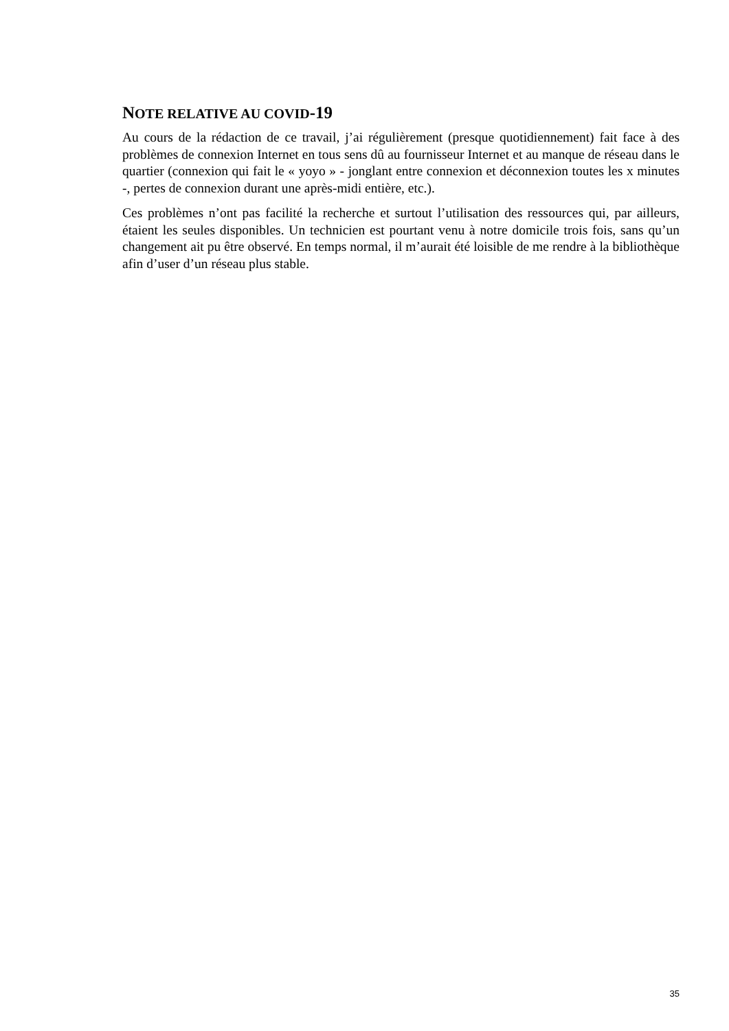NOTE RELATIVE AU COVID-19
Au cours de la rédaction de ce travail, j’ai régulièrement (presque quotidiennement) fait face à des problèmes de connexion Internet en tous sens dû au fournisseur Internet et au manque de réseau dans le quartier (connexion qui fait le « yoyo » - jonglant entre connexion et déconnexion toutes les x minutes -, pertes de connexion durant une après-midi entière, etc.).
Ces problèmes n’ont pas facilité la recherche et surtout l’utilisation des ressources qui, par ailleurs, étaient les seules disponibles. Un technicien est pourtant venu à notre domicile trois fois, sans qu’un changement ait pu être observé. En temps normal, il m’aurait été loisible de me rendre à la bibliothèque afin d’user d’un réseau plus stable.
35